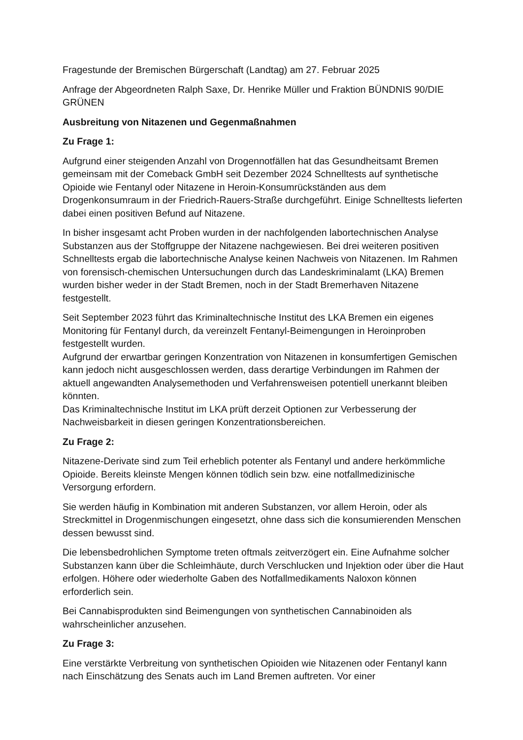Fragestunde der Bremischen Bürgerschaft (Landtag) am 27. Februar 2025
Anfrage der Abgeordneten Ralph Saxe, Dr. Henrike Müller und Fraktion BÜNDNIS 90/DIE GRÜNEN
Ausbreitung von Nitazenen und Gegenmaßnahmen
Zu Frage 1:
Aufgrund einer steigenden Anzahl von Drogennotfällen hat das Gesundheitsamt Bremen gemeinsam mit der Comeback GmbH seit Dezember 2024 Schnelltests auf synthetische Opioide wie Fentanyl oder Nitazene in Heroin-Konsumrückständen aus dem Drogenkonsumraum in der Friedrich-Rauers-Straße durchgeführt. Einige Schnelltests lieferten dabei einen positiven Befund auf Nitazene.
In bisher insgesamt acht Proben wurden in der nachfolgenden labortechnischen Analyse Substanzen aus der Stoffgruppe der Nitazene nachgewiesen. Bei drei weiteren positiven Schnelltests ergab die labortechnische Analyse keinen Nachweis von Nitazenen. Im Rahmen von forensisch-chemischen Untersuchungen durch das Landeskriminalamt (LKA) Bremen wurden bisher weder in der Stadt Bremen, noch in der Stadt Bremerhaven Nitazene festgestellt.
Seit September 2023 führt das Kriminaltechnische Institut des LKA Bremen ein eigenes Monitoring für Fentanyl durch, da vereinzelt Fentanyl-Beimengungen in Heroinproben festgestellt wurden.
Aufgrund der erwartbar geringen Konzentration von Nitazenen in konsumfertigen Gemischen kann jedoch nicht ausgeschlossen werden, dass derartige Verbindungen im Rahmen der aktuell angewandten Analysemethoden und Verfahrensweisen potentiell unerkannt bleiben könnten.
Das Kriminaltechnische Institut im LKA prüft derzeit Optionen zur Verbesserung der Nachweisbarkeit in diesen geringen Konzentrationsbereichen.
Zu Frage 2:
Nitazene-Derivate sind zum Teil erheblich potenter als Fentanyl und andere herkömmliche Opioide. Bereits kleinste Mengen können tödlich sein bzw. eine notfallmedizinische Versorgung erfordern.
Sie werden häufig in Kombination mit anderen Substanzen, vor allem Heroin, oder als Streckmittel in Drogenmischungen eingesetzt, ohne dass sich die konsumierenden Menschen dessen bewusst sind.
Die lebensbedrohlichen Symptome treten oftmals zeitverzögert ein. Eine Aufnahme solcher Substanzen kann über die Schleimhäute, durch Verschlucken und Injektion oder über die Haut erfolgen. Höhere oder wiederholte Gaben des Notfallmedikaments Naloxon können erforderlich sein.
Bei Cannabisprodukten sind Beimengungen von synthetischen Cannabinoiden als wahrscheinlicher anzusehen.
Zu Frage 3:
Eine verstärkte Verbreitung von synthetischen Opioiden wie Nitazenen oder Fentanyl kann nach Einschätzung des Senats auch im Land Bremen auftreten. Vor einer